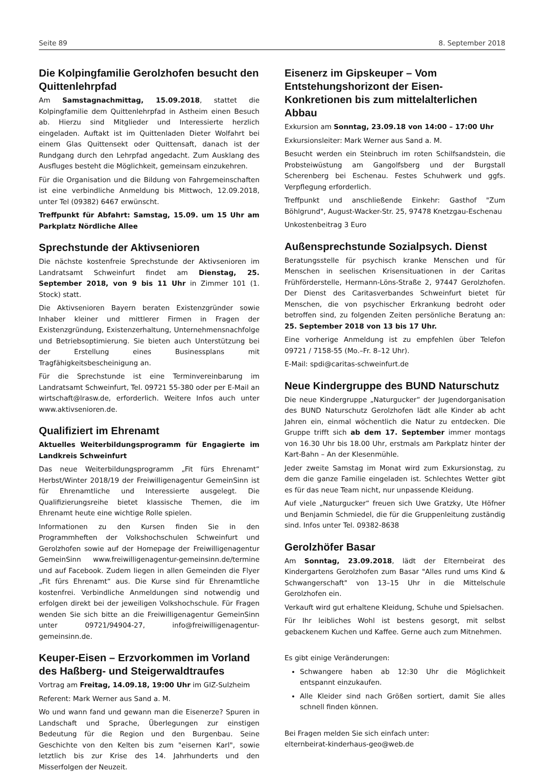Seite 89 8. September 2018
Die Kolpingfamilie Gerolzhofen besucht den Quittenlehrpfad
Am Samstagnachmittag, 15.09.2018, stattet die Kolpingfamilie dem Quittenlehrpfad in Astheim einen Besuch ab. Hierzu sind Mitglieder und Interessierte herzlich eingeladen. Auftakt ist im Quittenladen Dieter Wolfahrt bei einem Glas Quittensekt oder Quittensaft, danach ist der Rundgang durch den Lehrpfad angedacht. Zum Ausklang des Ausfluges besteht die Möglichkeit, gemeinsam einzukehren.
Für die Organisation und die Bildung von Fahrgemeinschaften ist eine verbindliche Anmeldung bis Mittwoch, 12.09.2018, unter Tel (09382) 6467 erwünscht.
Treffpunkt für Abfahrt: Samstag, 15.09. um 15 Uhr am Parkplatz Nördliche Allee
Sprechstunde der Aktivsenioren
Die nächste kostenfreie Sprechstunde der Aktivsenioren im Landratsamt Schweinfurt findet am Dienstag, 25. September 2018, von 9 bis 11 Uhr in Zimmer 101 (1. Stock) statt.
Die Aktivsenioren Bayern beraten Existenzgründer sowie Inhaber kleiner und mittlerer Firmen in Fragen der Existenzgründung, Existenzerhaltung, Unternehmensnachfolge und Betriebsoptimierung. Sie bieten auch Unterstützung bei der Erstellung eines Businessplans mit Tragfähigkeitsbescheinigung an.
Für die Sprechstunde ist eine Terminvereinbarung im Landratsamt Schweinfurt, Tel. 09721 55-380 oder per E-Mail an wirtschaft@lrasw.de, erforderlich. Weitere Infos auch unter www.aktivsenioren.de.
Qualifiziert im Ehrenamt
Aktuelles Weiterbildungsprogramm für Engagierte im Landkreis Schweinfurt
Das neue Weiterbildungsprogramm „Fit fürs Ehrenamt“ Herbst/Winter 2018/19 der Freiwilligenagentur GemeinSinn ist für Ehrenamtliche und Interessierte ausgelegt. Die Qualifizierungsreihe bietet klassische Themen, die im Ehrenamt heute eine wichtige Rolle spielen.
Informationen zu den Kursen finden Sie in den Programmheften der Volkshochschulen Schweinfurt und Gerolzhofen sowie auf der Homepage der Freiwilligenagentur GemeinSinn www.freiwilligenagentur-gemeinsinn.de/termine und auf Facebook. Zudem liegen in allen Gemeinden die Flyer „Fit fürs Ehrenamt“ aus. Die Kurse sind für Ehrenamtliche kostenfrei. Verbindliche Anmeldungen sind notwendig und erfolgen direkt bei der jeweiligen Volkshochschule. Für Fragen wenden Sie sich bitte an die Freiwilligenagentur GemeinSinn unter 09721/94904-27, info@freiwilligenagentur-gemeinsinn.de.
Keuper-Eisen – Erzvorkommen im Vorland des Haßberg- und Steigerwaldtraufes
Vortrag am Freitag, 14.09.18, 19:00 Uhr im GIZ-Sulzheim
Referent: Mark Werner aus Sand a. M.
Wo und wann fand und gewann man die Eisenerze? Spuren in Landschaft und Sprache, Überlegungen zur einstigen Bedeutung für die Region und den Burgenbau. Seine Geschichte von den Kelten bis zum "eisernen Karl", sowie letztlich bis zur Krise des 14. Jahrhunderts und den Misserfolgen der Neuzeit.
Eisenerz im Gipskeuper – Vom Entstehungshorizont der Eisen-Konkretionen bis zum mittelalterlichen Abbau
Exkursion am Sonntag, 23.09.18 von 14:00 – 17:00 Uhr
Exkursionsleiter: Mark Werner aus Sand a. M.
Besucht werden ein Steinbruch im roten Schilfsandstein, die Probsteiwüstung am Gangolfsberg und der Burgstall Scherenberg bei Eschenau. Festes Schuhwerk und ggfs. Verpflegung erforderlich.
Treffpunkt und anschließende Einkehr: Gasthof "Zum Böhlgrund", August-Wacker-Str. 25, 97478 Knetzgau-Eschenau
Unkostenbeitrag 3 Euro
Außensprechstunde Sozialpsych. Dienst
Beratungsstelle für psychisch kranke Menschen und für Menschen in seelischen Krisensituationen in der Caritas Frühförderstelle, Hermann-Löns-Straße 2, 97447 Gerolzhofen. Der Dienst des Caritasverbandes Schweinfurt bietet für Menschen, die von psychischer Erkrankung bedroht oder betroffen sind, zu folgenden Zeiten persönliche Beratung an: 25. September 2018 von 13 bis 17 Uhr.
Eine vorherige Anmeldung ist zu empfehlen über Telefon 09721 / 7158-55 (Mo.–Fr. 8–12 Uhr).
E-Mail: spdi@caritas-schweinfurt.de
Neue Kindergruppe des BUND Naturschutz
Die neue Kindergruppe „Naturgucker“ der Jugendorganisation des BUND Naturschutz Gerolzhofen lädt alle Kinder ab acht Jahren ein, einmal wöchentlich die Natur zu entdecken. Die Gruppe trifft sich ab dem 17. September immer montags von 16.30 Uhr bis 18.00 Uhr, erstmals am Parkplatz hinter der Kart-Bahn – An der Klesenmühle.
Jeder zweite Samstag im Monat wird zum Exkursionstag, zu dem die ganze Familie eingeladen ist. Schlechtes Wetter gibt es für das neue Team nicht, nur unpassende Kleidung.
Auf viele „Naturgucker“ freuen sich Uwe Gratzky, Ute Höfner und Benjamin Schmiedel, die für die Gruppenleitung zuständig sind. Infos unter Tel. 09382-8638
Gerolzhöfer Basar
Am Sonntag, 23.09.2018, lädt der Elternbeirat des Kindergartens Gerolzhofen zum Basar "Alles rund ums Kind & Schwangerschaft" von 13–15 Uhr in die Mittelschule Gerolzhofen ein.
Verkauft wird gut erhaltene Kleidung, Schuhe und Spielsachen.
Für Ihr leibliches Wohl ist bestens gesorgt, mit selbst gebackenem Kuchen und Kaffee. Gerne auch zum Mitnehmen.
Es gibt einige Veränderungen:
Schwangere haben ab 12:30 Uhr die Möglichkeit entspannt einzukaufen.
Alle Kleider sind nach Größen sortiert, damit Sie alles schnell finden können.
Bei Fragen melden Sie sich einfach unter:
elternbeirat-kinderhaus-geo@web.de